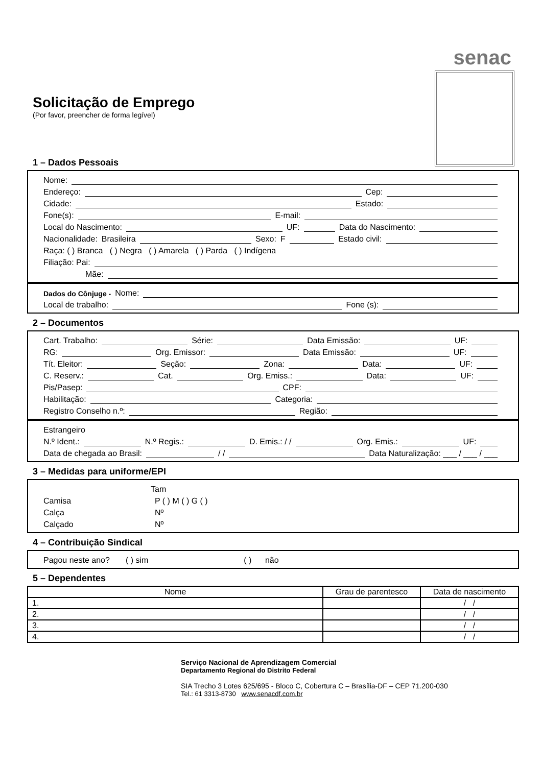senac
Solicitação de Emprego
(Por favor, preencher de forma legível)
1 – Dados Pessoais
Nome:
Endereço: Cep:
Cidade: Estado:
Fone(s): E-mail:
Local do Nascimento: UF: Data do Nascimento:
Nacionalidade: Brasileira Sexo: F Estado civil:
Raça: ( ) Branca ( ) Negra ( ) Amarela ( ) Parda ( ) Indígena
Filiação: Pai:
Mãe:
Dados do Cônjuge - Nome:
Local de trabalho: Fone (s):
2 – Documentos
Cart. Trabalho: Série: Data Emissão: UF:
RG: Org. Emissor: Data Emissão: UF:
Tít. Eleitor: Seção: Zona: Data: UF:
C. Reserv.: Cat. Org. Emiss.: Data: UF:
Pis/Pasep: CPF:
Habilitação: Categoria:
Registro Conselho n.º: Região:
Estrangeiro
N.º Ident.: N.º Regis.: D. Emis.: / / Org. Emis.: UF:
Data de chegada ao Brasil: / / Data Naturalização: ___ / ___ / ___
3 – Medidas para uniforme/EPI
Tam
Camisa P ( ) M ( ) G ( )
Calça Nº
Calçado Nº
4 – Contribuição Sindical
Pagou neste ano? ( ) sim ( ) não
5 – Dependentes
| Nome | Grau de parentesco | Data de nascimento |
| --- | --- | --- |
| 1. | | / / |
| 2. | | / / |
| 3. | | / / |
| 4. | | / / |
Serviço Nacional de Aprendizagem Comercial
Departamento Regional do Distrito Federal
SIA Trecho 3 Lotes 625/695 - Bloco C, Cobertura C – Brasília-DF – CEP 71.200-030
Tel.: 61 3313-8730 www.senacdf.com.br